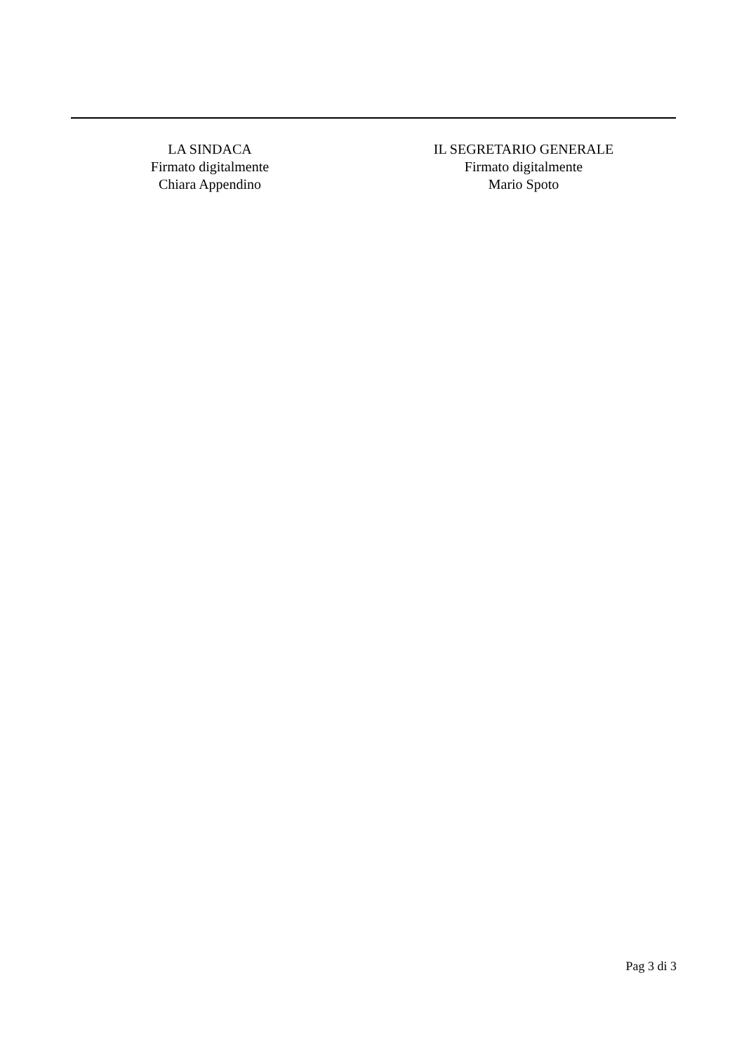LA SINDACA
Firmato digitalmente
Chiara Appendino
IL SEGRETARIO GENERALE
Firmato digitalmente
Mario Spoto
Pag 3 di 3